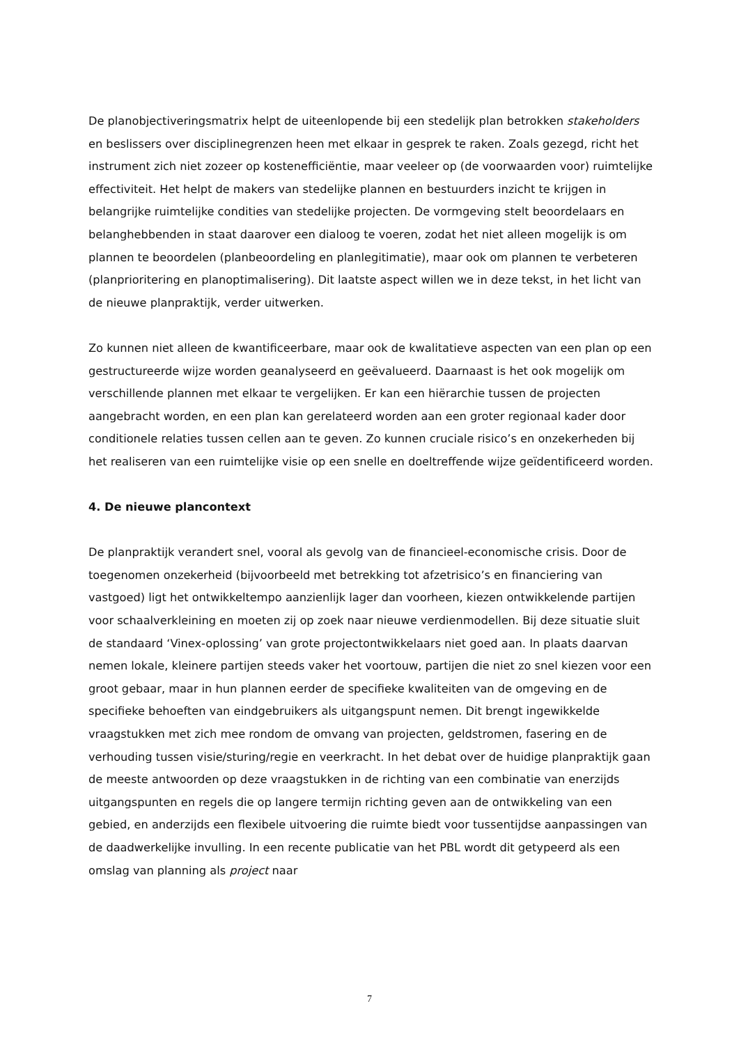De planobjectiveringsmatrix helpt de uiteenlopende bij een stedelijk plan betrokken stakeholders en beslissers over disciplinegrenzen heen met elkaar in gesprek te raken. Zoals gezegd, richt het instrument zich niet zozeer op kostenefficiëntie, maar veeleer op (de voorwaarden voor) ruimtelijke effectiviteit. Het helpt de makers van stedelijke plannen en bestuurders inzicht te krijgen in belangrijke ruimtelijke condities van stedelijke projecten. De vormgeving stelt beoordelaars en belanghebbenden in staat daarover een dialoog te voeren, zodat het niet alleen mogelijk is om plannen te beoordelen (planbeoordeling en planlegitimatie), maar ook om plannen te verbeteren (planprioritering en planoptimalisering). Dit laatste aspect willen we in deze tekst, in het licht van de nieuwe planpraktijk, verder uitwerken.
Zo kunnen niet alleen de kwantificeerbare, maar ook de kwalitatieve aspecten van een plan op een gestructureerde wijze worden geanalyseerd en geëvalueerd. Daarnaast is het ook mogelijk om verschillende plannen met elkaar te vergelijken. Er kan een hiërarchie tussen de projecten aangebracht worden, en een plan kan gerelateerd worden aan een groter regionaal kader door conditionele relaties tussen cellen aan te geven. Zo kunnen cruciale risico’s en onzekerheden bij het realiseren van een ruimtelijke visie op een snelle en doeltreffende wijze geïdentificeerd worden.
4. De nieuwe plancontext
De planpraktijk verandert snel, vooral als gevolg van de financieel-economische crisis. Door de toegenomen onzekerheid (bijvoorbeeld met betrekking tot afzetrisico’s en financiering van vastgoed) ligt het ontwikkeltempo aanzienlijk lager dan voorheen, kiezen ontwikkelende partijen voor schaalverkleining en moeten zij op zoek naar nieuwe verdienmodellen. Bij deze situatie sluit de standaard ‘Vinex-oplossing’ van grote projectontwikkelaars niet goed aan. In plaats daarvan nemen lokale, kleinere partijen steeds vaker het voortouw, partijen die niet zo snel kiezen voor een groot gebaar, maar in hun plannen eerder de specifieke kwaliteiten van de omgeving en de specifieke behoeften van eindgebruikers als uitgangspunt nemen. Dit brengt ingewikkelde vraagstukken met zich mee rondom de omvang van projecten, geldstromen, fasering en de verhouding tussen visie/sturing/regie en veerkracht. In het debat over de huidige planpraktijk gaan de meeste antwoorden op deze vraagstukken in de richting van een combinatie van enerzijds uitgangspunten en regels die op langere termijn richting geven aan de ontwikkeling van een gebied, en anderzijds een flexibele uitvoering die ruimte biedt voor tussentijdse aanpassingen van de daadwerkelijke invulling. In een recente publicatie van het PBL wordt dit getypeerd als een omslag van planning als project naar
7